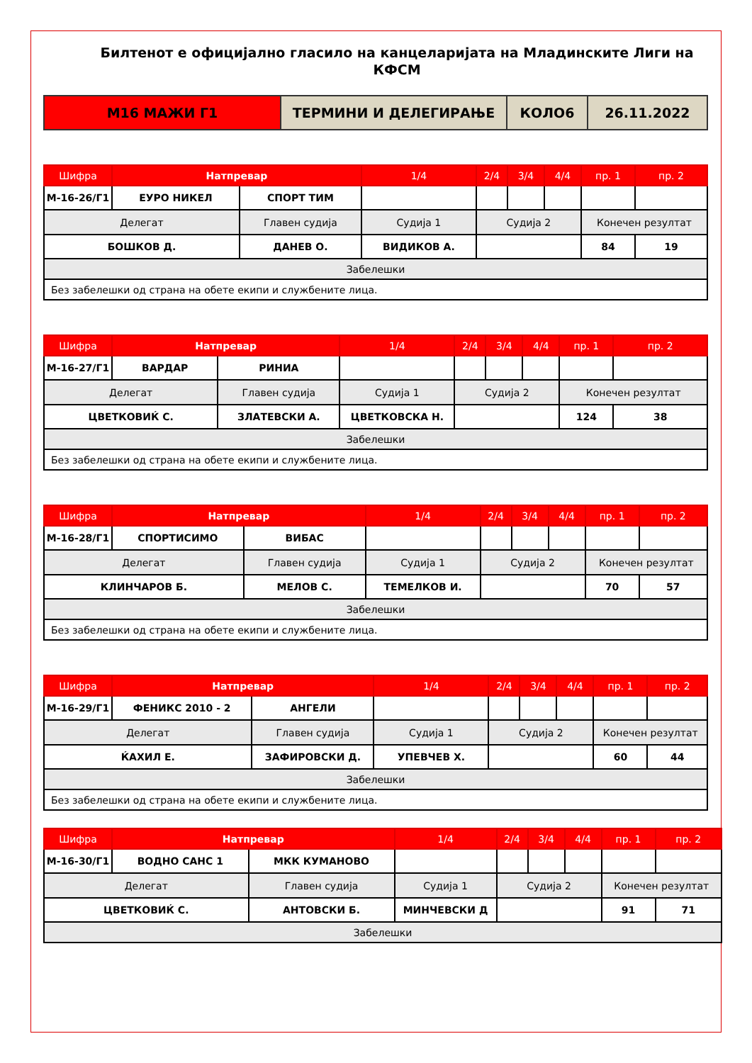Билтенот е официјално гласило на канцеларијата на Младинските Лиги на КФСМ
| М16 МАЖИ Г1 | ТЕРМИНИ И ДЕЛЕГИРАЊЕ | КОЛО6 | 26.11.2022 |
| Шифра | Натпревар | | 1/4 | 2/4 | 3/4 | 4/4 | пр. 1 | пр. 2 |
| М-16-26/Г1 | ЕУРО НИКЕЛ | СПОРТ ТИМ | | | | | | |
| Делегат | | Главен судија | Судија 1 | Судија 2 | | | Конечен резултат | |
| БОШКОВ Д. | | ДАНЕВ О. | ВИДИКОВ А. | | | | 84 | 19 |
| Забелешки | | | | | | | | |
| Без забелешки од страна на обете екипи и службените лица. | | | | | | | | |
| Шифра | Натпревар | | 1/4 | 2/4 | 3/4 | 4/4 | пр. 1 | пр. 2 |
| М-16-27/Г1 | ВАРДАР | РИНИА | | | | | | |
| Делегат | | Главен судија | Судија 1 | Судија 2 | | | Конечен резултат | |
| ЦВЕТКОВИЌ С. | | ЗЛАТЕВСКИ А. | ЦВЕТКОВСКА Н. | | | | 124 | 38 |
| Забелешки | | | | | | | | |
| Без забелешки од страна на обете екипи и службените лица. | | | | | | | | |
| Шифра | Натпревар | | 1/4 | 2/4 | 3/4 | 4/4 | пр. 1 | пр. 2 |
| М-16-28/Г1 | СПОРТИСИМО | ВИБАС | | | | | | |
| Делегат | | Главен судија | Судија 1 | Судија 2 | | | Конечен резултат | |
| КЛИНЧАРОВ Б. | | МЕЛОВ С. | ТЕМЕЛКОВ И. | | | | 70 | 57 |
| Забелешки | | | | | | | | |
| Без забелешки од страна на обете екипи и службените лица. | | | | | | | | |
| Шифра | Натпревар | | 1/4 | 2/4 | 3/4 | 4/4 | пр. 1 | пр. 2 |
| М-16-29/Г1 | ФЕНИКС 2010 - 2 | АНГЕЛИ | | | | | | |
| Делегат | | Главен судија | Судија 1 | Судија 2 | | | Конечен резултат | |
| ЌАХИЛ Е. | | ЗАФИРОВСКИ Д. | УПЕВЧЕВ Х. | | | | 60 | 44 |
| Забелешки | | | | | | | | |
| Без забелешки од страна на обете екипи и службените лица. | | | | | | | | |
| Шифра | Натпревар | | 1/4 | 2/4 | 3/4 | 4/4 | пр. 1 | пр. 2 |
| М-16-30/Г1 | ВОДНО САНС 1 | МКК КУМАНОВО | | | | | | |
| Делегат | | Главен судија | Судија 1 | Судија 2 | | | Конечен резултат | |
| ЦВЕТКОВИЌ С. | | АНТОВСКИ Б. | МИНЧЕВСКИ Д | | | | 91 | 71 |
| Забелешки | | | | | | | | |